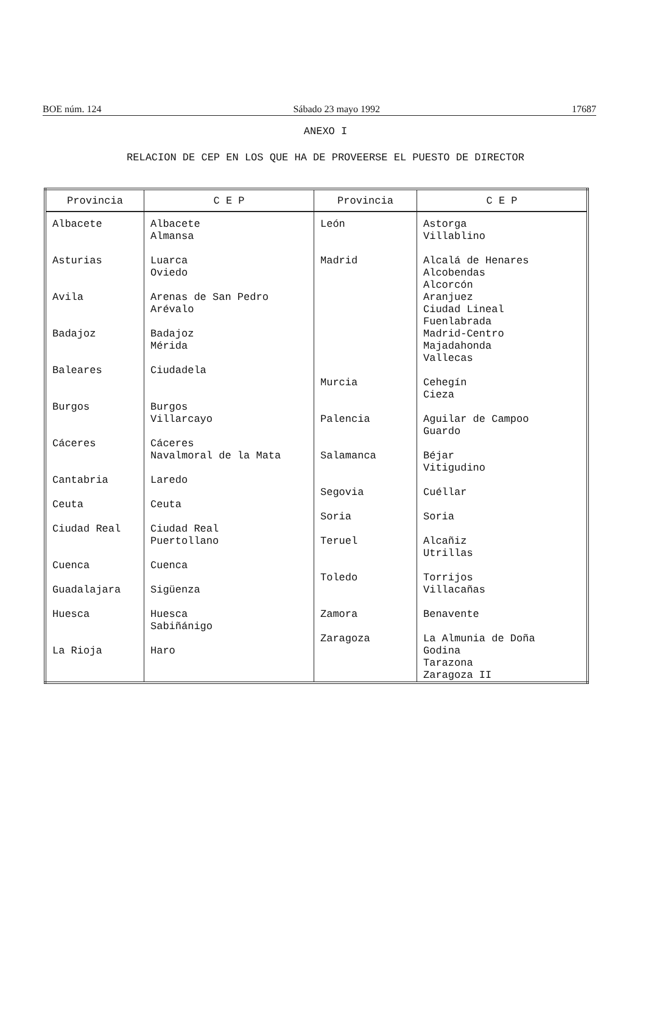BOE núm. 124 Sábado 23 mayo 1992 17687
ANEXO I
RELACION DE CEP EN LOS QUE HA DE PROVEERSE EL PUESTO DE DIRECTOR
| Provincia | C E P | Provincia | C E P |
| --- | --- | --- | --- |
| Albacete | Albacete | León | Astorga |
| | Almansa | | Villablino |
| Asturias | Luarca | Madrid | Alcalá de Henares |
| | Oviedo | | Alcobendas |
| | | | Alcorcón |
| Avila | Arenas de San Pedro | | Aranjuez |
| | Arévalo | | Ciudad Lineal |
| | | | Fuenlabrada |
| Badajoz | Badajoz | | Madrid-Centro |
| | Mérida | | Majadahonda |
| | | | Vallecas |
| Baleares | Ciudadela | | |
| | | Murcia | Cehegín |
| | | | Cieza |
| Burgos | Burgos | | |
| | Villarcayo | Palencia | Aguilar de Campoo |
| | | | Guardo |
| Cáceres | Cáceres | | |
| | Navalmoral de la Mata | Salamanca | Béjar |
| | | | Vitigudino |
| Cantabria | Laredo | | |
| | | Segovia | Cuéllar |
| Ceuta | Ceuta | | |
| | | Soria | Soria |
| Ciudad Real | Ciudad Real | | |
| | Puertollano | Teruel | Alcañiz |
| | | | Utrillas |
| Cuenca | Cuenca | | |
| | | Toledo | Torrijos |
| Guadalajara | Sigüenza | | Villacañas |
| Huesca | Huesca | Zamora | Benavente |
| | Sabiñánigo | | |
| | | Zaragoza | La Almunia de Doña |
| La Rioja | Haro | | Godina |
| | | | Tarazona |
| | | | Zaragoza II |